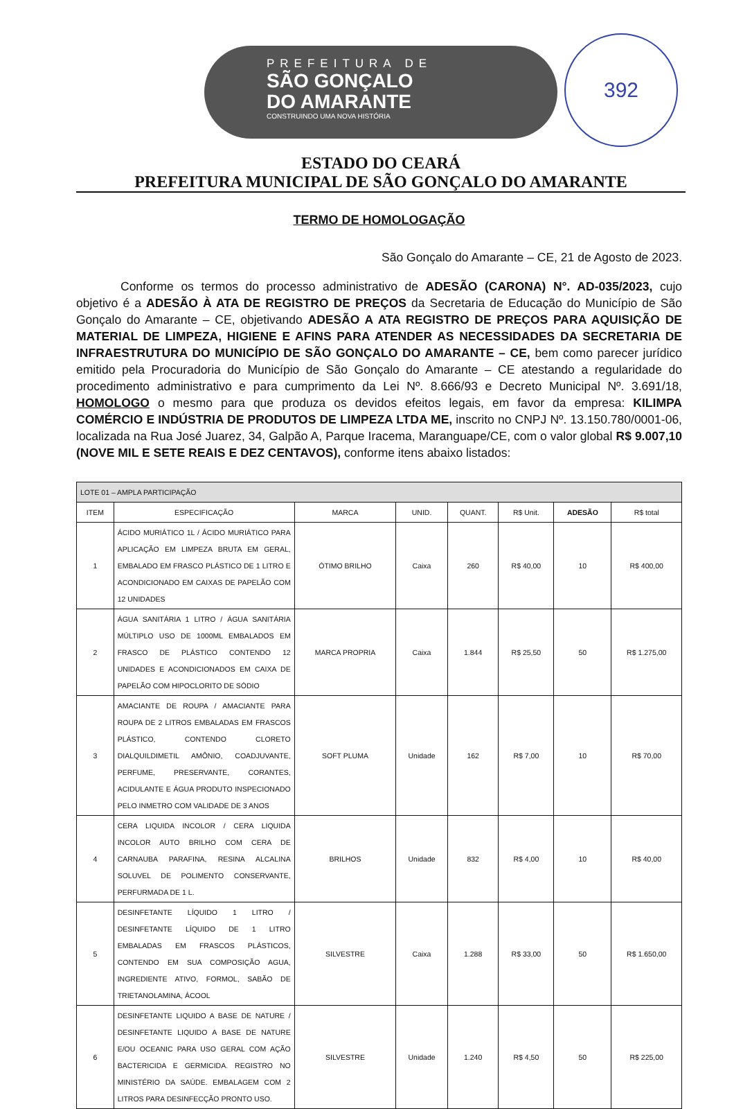PREFEITURA DE
SÃO GONÇALO
DO AMARANTE
CONSTRUINDO UMA NOVA HISTÓRIA
392
ESTADO DO CEARÁ
PREFEITURA MUNICIPAL DE SÃO GONÇALO DO AMARANTE
TERMO DE HOMOLOGAÇÃO
São Gonçalo do Amarante – CE, 21 de Agosto de 2023.
Conforme os termos do processo administrativo de ADESÃO (CARONA) N°. AD-035/2023, cujo objetivo é a ADESÃO À ATA DE REGISTRO DE PREÇOS da Secretaria de Educação do Município de São Gonçalo do Amarante – CE, objetivando ADESÃO A ATA REGISTRO DE PREÇOS PARA AQUISIÇÃO DE MATERIAL DE LIMPEZA, HIGIENE E AFINS PARA ATENDER AS NECESSIDADES DA SECRETARIA DE INFRAESTRUTURA DO MUNICÍPIO DE SÃO GONÇALO DO AMARANTE – CE, bem como parecer jurídico emitido pela Procuradoria do Município de São Gonçalo do Amarante – CE atestando a regularidade do procedimento administrativo e para cumprimento da Lei Nº. 8.666/93 e Decreto Municipal Nº. 3.691/18, HOMOLOGO o mesmo para que produza os devidos efeitos legais, em favor da empresa: KILIMPA COMÉRCIO E INDÚSTRIA DE PRODUTOS DE LIMPEZA LTDA ME, inscrito no CNPJ Nº. 13.150.780/0001-06, localizada na Rua José Juarez, 34, Galpão A, Parque Iracema, Maranguape/CE, com o valor global R$ 9.007,10 (NOVE MIL E SETE REAIS E DEZ CENTAVOS), conforme itens abaixo listados:
| LOTE 01 – AMPLA PARTICIPAÇÃO | | | | | | | |
| ITEM | ESPECIFICAÇÃO | MARCA | UNID. | QUANT. | R$ Unit. | ADESÃO | R$ total |
| 1 | ÁCIDO MURIÁTICO 1L / ÁCIDO MURIÁTICO PARA APLICAÇÃO EM LIMPEZA BRUTA EM GERAL, EMBALADO EM FRASCO PLÁSTICO DE 1 LITRO E ACONDICIONADO EM CAIXAS DE PAPELÃO COM 12 UNIDADES | ÓTIMO BRILHO | Caixa | 260 | R$ 40,00 | 10 | R$ 400,00 |
| 2 | ÁGUA SANITÁRIA 1 LITRO / ÁGUA SANITÁRIA MÚLTIPLO USO DE 1000ML EMBALADOS EM FRASCO DE PLÁSTICO CONTENDO 12 UNIDADES E ACONDICIONADOS EM CAIXA DE PAPELÃO COM HIPOCLORITO DE SÓDIO | MARCA PROPRIA | Caixa | 1.844 | R$ 25,50 | 50 | R$ 1.275,00 |
| 3 | AMACIANTE DE ROUPA / AMACIANTE PARA ROUPA DE 2 LITROS EMBALADAS EM FRASCOS PLÁSTICO, CONTENDO CLORETO DIALQUILDIMETIL AMÔNIO, COADJUVANTE, PERFUME, PRESERVANTE, CORANTES, ACIDULANTE E ÁGUA PRODUTO INSPECIONADO PELO INMETRO COM VALIDADE DE 3 ANOS | SOFT PLUMA | Unidade | 162 | R$ 7,00 | 10 | R$ 70,00 |
| 4 | CERA LIQUIDA INCOLOR / CERA LIQUIDA INCOLOR AUTO BRILHO COM CERA DE CARNAUBA PARAFINA, RESINA ALCALINA SOLUVEL DE POLIMENTO CONSERVANTE, PERFURMADA DE 1 L. | BRILHOS | Unidade | 832 | R$ 4,00 | 10 | R$ 40,00 |
| 5 | DESINFETANTE LÍQUIDO 1 LITRO / DESINFETANTE LÍQUIDO DE 1 LITRO EMBALADAS EM FRASCOS PLÁSTICOS, CONTENDO EM SUA COMPOSIÇÃO AGUA, INGREDIENTE ATIVO, FORMOL, SABÃO DE TRIETANOLAMINA, ÁCOOL | SILVESTRE | Caixa | 1.288 | R$ 33,00 | 50 | R$ 1.650,00 |
| 6 | DESINFETANTE LIQUIDO A BASE DE NATURE / DESINFETANTE LIQUIDO A BASE DE NATURE E/OU OCEANIC PARA USO GERAL COM AÇÃO BACTERICIDA E GERMICIDA. REGISTRO NO MINISTÉRIO DA SAÚDE. EMBALAGEM COM 2 LITROS PARA DESINFECÇÃO PRONTO USO. | SILVESTRE | Unidade | 1.240 | R$ 4,50 | 50 | R$ 225,00 |